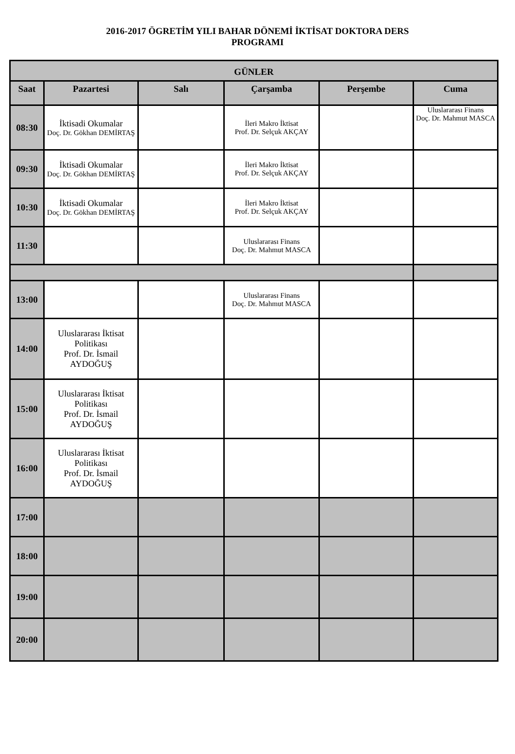2016-2017 ÖGRETİM YILI BAHAR DÖNEMİ İKTİSAT DOKTORA DERS
PROGRAMI
| GÜNLER | | | | | |
| --- | --- | --- | --- | --- | --- |
| Saat | Pazartesi | Salı | Çarşamba | Perşembe | Cuma |
| 08:30 | İktisadi Okumalar Doç. Dr. Gökhan DEMİRTAŞ | | İleri Makro İktisat Prof. Dr. Selçuk AKÇAY | | Uluslararası Finans Doç. Dr. Mahmut MASCA |
| 09:30 | İktisadi Okumalar Doç. Dr. Gökhan DEMİRTAŞ | | İleri Makro İktisat Prof. Dr. Selçuk AKÇAY | | |
| 10:30 | İktisadi Okumalar Doç. Dr. Gökhan DEMİRTAŞ | | İleri Makro İktisat Prof. Dr. Selçuk AKÇAY | | |
| 11:30 | | | Uluslararası Finans Doç. Dr. Mahmut MASCA | | |
| 13:00 | | | Uluslararası Finans Doç. Dr. Mahmut MASCA | | |
| 14:00 | Uluslararası İktisat Politikası Prof. Dr. İsmail AYDOĞUŞ | | | | |
| 15:00 | Uluslararası İktisat Politikası Prof. Dr. İsmail AYDOĞUŞ | | | | |
| 16:00 | Uluslararası İktisat Politikası Prof. Dr. İsmail AYDOĞUŞ | | | | |
| 17:00 | | | | | |
| 18:00 | | | | | |
| 19:00 | | | | | |
| 20:00 | | | | | |